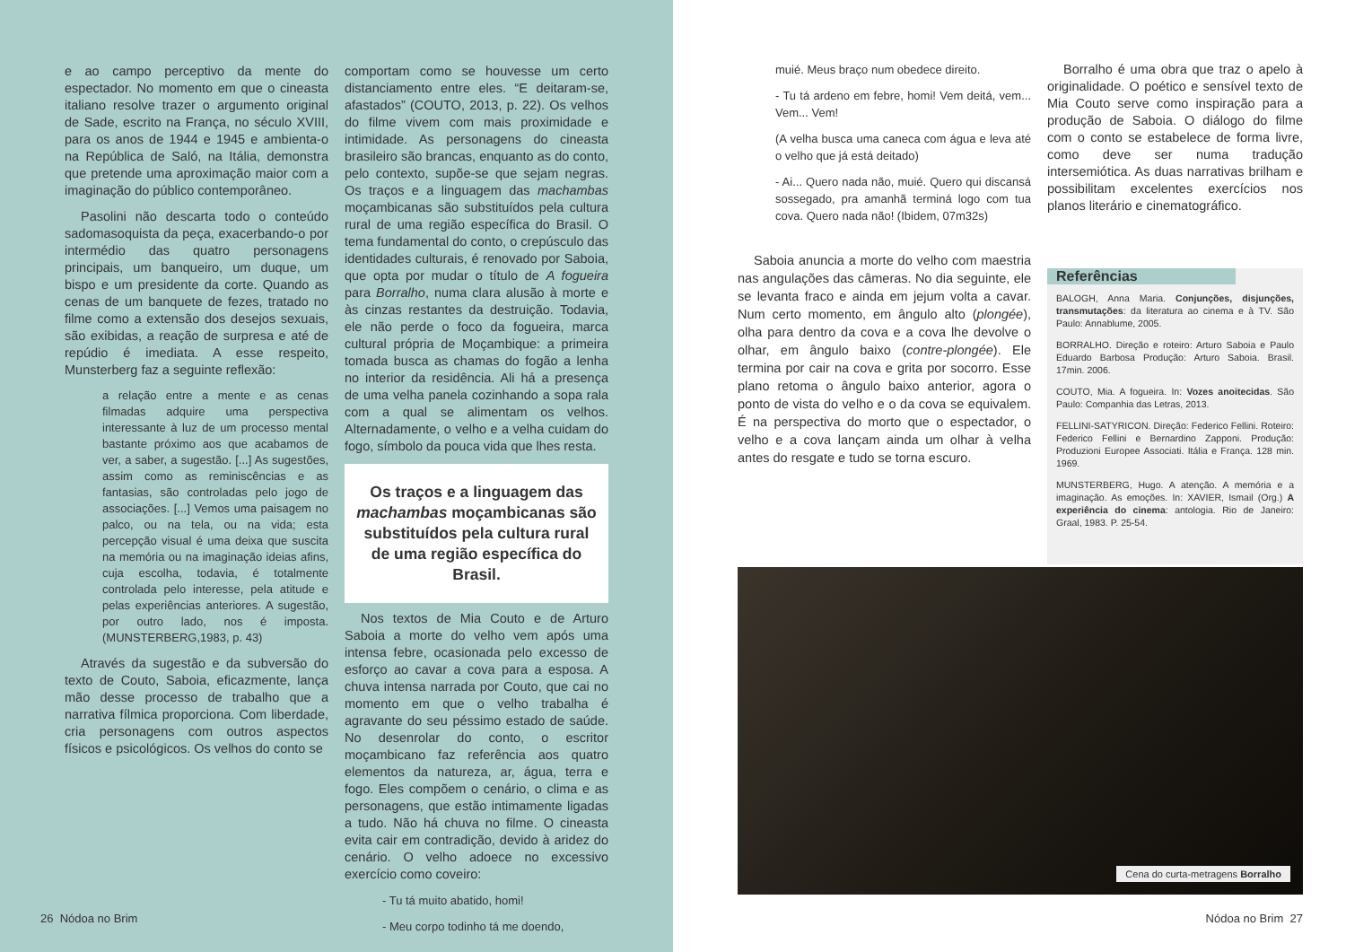e ao campo perceptivo da mente do espectador. No momento em que o cineasta italiano resolve trazer o argumento original de Sade, escrito na França, no século XVIII, para os anos de 1944 e 1945 e ambienta-o na República de Saló, na Itália, demonstra que pretende uma aproximação maior com a imaginação do público contemporâneo.
Pasolini não descarta todo o conteúdo sadomasoquista da peça, exacerbando-o por intermédio das quatro personagens principais, um banqueiro, um duque, um bispo e um presidente da corte. Quando as cenas de um banquete de fezes, tratado no filme como a extensão dos desejos sexuais, são exibidas, a reação de surpresa e até de repúdio é imediata. A esse respeito, Munsterberg faz a seguinte reflexão:
a relação entre a mente e as cenas filmadas adquire uma perspectiva interessante à luz de um processo mental bastante próximo aos que acabamos de ver, a saber, a sugestão. [...] As sugestões, assim como as reminiscências e as fantasias, são controladas pelo jogo de associações. [...] Vemos uma paisagem no palco, ou na tela, ou na vida; esta percepção visual é uma deixa que suscita na memória ou na imaginação ideias afins, cuja escolha, todavia, é totalmente controlada pelo interesse, pela atitude e pelas experiências anteriores. A sugestão, por outro lado, nos é imposta. (MUNSTERBERG,1983, p. 43)
Através da sugestão e da subversão do texto de Couto, Saboia, eficazmente, lança mão desse processo de trabalho que a narrativa fílmica proporciona. Com liberdade, cria personagens com outros aspectos físicos e psicológicos. Os velhos do conto se
comportam como se houvesse um certo distanciamento entre eles. “E deitaram-se, afastados” (COUTO, 2013, p. 22). Os velhos do filme vivem com mais proximidade e intimidade. As personagens do cineasta brasileiro são brancas, enquanto as do conto, pelo contexto, supõe-se que sejam negras. Os traços e a linguagem das machambas moçambicanas são substituídos pela cultura rural de uma região específica do Brasil. O tema fundamental do conto, o crepúsculo das identidades culturais, é renovado por Saboia, que opta por mudar o título de A fogueira para Borralho, numa clara alusão à morte e às cinzas restantes da destruição. Todavia, ele não perde o foco da fogueira, marca cultural própria de Moçambique: a primeira tomada busca as chamas do fogão a lenha no interior da residência. Ali há a presença de uma velha panela cozinhando a sopa rala com a qual se alimentam os velhos. Alternadamente, o velho e a velha cuidam do fogo, símbolo da pouca vida que lhes resta.
Os traços e a linguagem das machambas moçambicanas são substituídos pela cultura rural de uma região específica do Brasil.
Nos textos de Mia Couto e de Arturo Saboia a morte do velho vem após uma intensa febre, ocasionada pelo excesso de esforço ao cavar a cova para a esposa. A chuva intensa narrada por Couto, que cai no momento em que o velho trabalha é agravante do seu péssimo estado de saúde. No desenrolar do conto, o escritor moçambicano faz referência aos quatro elementos da natureza, ar, água, terra e fogo. Eles compõem o cenário, o clima e as personagens, que estão intimamente ligadas a tudo. Não há chuva no filme. O cineasta evita cair em contradição, devido à aridez do cenário. O velho adoece no excessivo exercício como coveiro:
- Tu tá muito abatido, homi!
- Meu corpo todinho tá me doendo,
26 Nódoa no Brim
muié. Meus braço num obedece direito.
- Tu tá ardeno em febre, homi! Vem deitá, vem... Vem... Vem!
(A velha busca uma caneca com água e leva até o velho que já está deitado)
- Ai... Quero nada não, muié. Quero qui discansá sossegado, pra amanhã terminá logo com tua cova. Quero nada não! (Ibidem, 07m32s)
Saboia anuncia a morte do velho com maestria nas angulações das câmeras. No dia seguinte, ele se levanta fraco e ainda em jejum volta a cavar. Num certo momento, em ângulo alto (plongée), olha para dentro da cova e a cova lhe devolve o olhar, em ângulo baixo (contre-plongée). Ele termina por cair na cova e grita por socorro. Esse plano retoma o ângulo baixo anterior, agora o ponto de vista do velho e o da cova se equivalem. É na perspectiva do morto que o espectador, o velho e a cova lançam ainda um olhar à velha antes do resgate e tudo se torna escuro.
Borralho é uma obra que traz o apelo à originalidade. O poético e sensível texto de Mia Couto serve como inspiração para a produção de Saboia. O diálogo do filme com o conto se estabelece de forma livre, como deve ser numa tradução intersemiótica. As duas narrativas brilham e possibilitam excelentes exercícios nos planos literário e cinematográfico.
Referências
BALOGH, Anna Maria. Conjunções, disjunções, transmutações: da literatura ao cinema e à TV. São Paulo: Annablume, 2005.
BORRALHO. Direção e roteiro: Arturo Saboia e Paulo Eduardo Barbosa Produção: Arturo Saboia. Brasil. 17min. 2006.
COUTO, Mia. A fogueira. In: Vozes anoitecidas. São Paulo: Companhia das Letras, 2013.
FELLINI-SATYRICON. Direção: Federico Fellini. Roteiro: Federico Fellini e Bernardino Zapponi. Produção: Produzioni Europee Associati. Itália e França. 128 min. 1969.
MUNSTERBERG, Hugo. A atenção. A memória e a imaginação. As emoções. In: XAVIER, Ismail (Org.) A experiência do cinema: antologia. Rio de Janeiro: Graal, 1983. P. 25-54.
Cena do curta-metragens Borralho
Nódoa no Brim 27